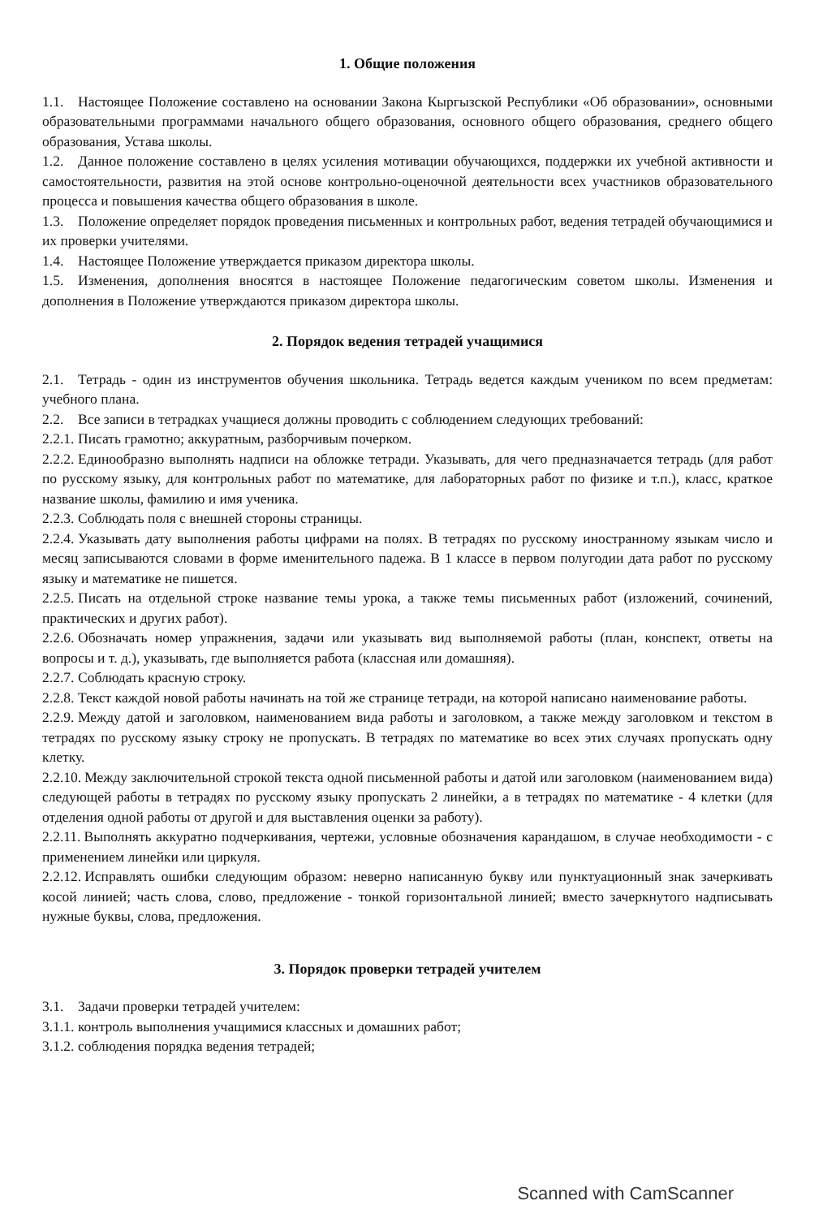1. Общие положения
1.1. Настоящее Положение составлено на основании Закона Кыргызской Республики «Об образовании», основными образовательными программами начального общего образования, основного общего образования, среднего общего образования, Устава школы.
1.2. Данное положение составлено в целях усиления мотивации обучающихся, поддержки их учебной активности и самостоятельности, развития на этой основе контрольно-оценочной деятельности всех участников образовательного процесса и повышения качества общего образования в школе.
1.3. Положение определяет порядок проведения письменных и контрольных работ, ведения тетрадей обучающимися и их проверки учителями.
1.4. Настоящее Положение утверждается приказом директора школы.
1.5. Изменения, дополнения вносятся в настоящее Положение педагогическим советом школы. Изменения и дополнения в Положение утверждаются приказом директора школы.
2. Порядок ведения тетрадей учащимися
2.1. Тетрадь - один из инструментов обучения школьника. Тетрадь ведется каждым учеником по всем предметам: учебного плана.
2.2. Все записи в тетрадках учащиеся должны проводить с соблюдением следующих требований:
2.2.1. Писать грамотно; аккуратным, разборчивым почерком.
2.2.2. Единообразно выполнять надписи на обложке тетради. Указывать, для чего предназначается тетрадь (для работ по русскому языку, для контрольных работ по математике, для лабораторных работ по физике и т.п.), класс, краткое название школы, фамилию и имя ученика.
2.2.3. Соблюдать поля с внешней стороны страницы.
2.2.4. Указывать дату выполнения работы цифрами на полях. В тетрадях по русскому иностранному языкам число и месяц записываются словами в форме именительного падежа. В 1 классе в первом полугодии дата работ по русскому языку и математике не пишется.
2.2.5. Писать на отдельной строке название темы урока, а также темы письменных работ (изложений, сочинений, практических и других работ).
2.2.6. Обозначать номер упражнения, задачи или указывать вид выполняемой работы (план, конспект, ответы на вопросы и т. д.), указывать, где выполняется работа (классная или домашняя).
2.2.7. Соблюдать красную строку.
2.2.8. Текст каждой новой работы начинать на той же странице тетради, на которой написано наименование работы.
2.2.9. Между датой и заголовком, наименованием вида работы и заголовком, а также между заголовком и текстом в тетрадях по русскому языку строку не пропускать. В тетрадях по математике во всех этих случаях пропускать одну клетку.
2.2.10. Между заключительной строкой текста одной письменной работы и датой или заголовком (наименованием вида) следующей работы в тетрадях по русскому языку пропускать 2 линейки, а в тетрадях по математике - 4 клетки (для отделения одной работы от другой и для выставления оценки за работу).
2.2.11. Выполнять аккуратно подчеркивания, чертежи, условные обозначения карандашом, в случае необходимости - с применением линейки или циркуля.
2.2.12. Исправлять ошибки следующим образом: неверно написанную букву или пунктуационный знак зачеркивать косой линией; часть слова, слово, предложение - тонкой горизонтальной линией; вместо зачеркнутого надписывать нужные буквы, слова, предложения.
3. Порядок проверки тетрадей учителем
3.1. Задачи проверки тетрадей учителем:
3.1.1. контроль выполнения учащимися классных и домашних работ;
3.1.2. соблюдения порядка ведения тетрадей;
Scanned with CamScanner